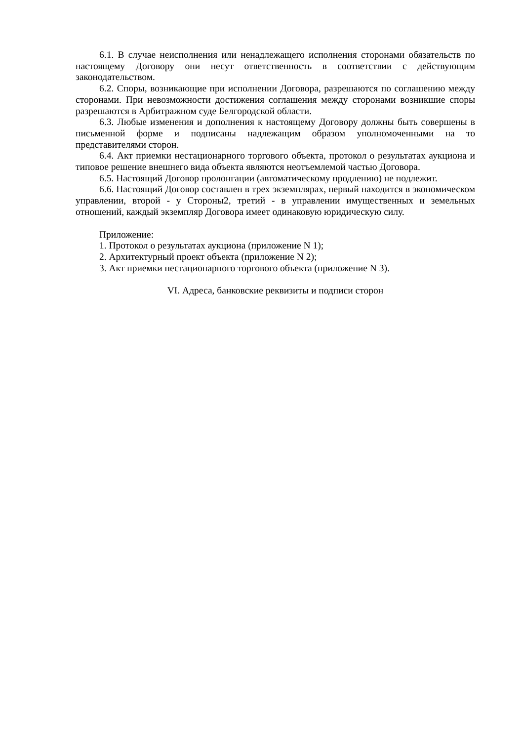6.1. В случае неисполнения или ненадлежащего исполнения сторонами обязательств по настоящему Договору они несут ответственность в соответствии с действующим законодательством.
6.2. Споры, возникающие при исполнении Договора, разрешаются по соглашению между сторонами. При невозможности достижения соглашения между сторонами возникшие споры разрешаются в Арбитражном суде Белгородской области.
6.3. Любые изменения и дополнения к настоящему Договору должны быть совершены в письменной форме и подписаны надлежащим образом уполномоченными на то представителями сторон.
6.4. Акт приемки нестационарного торгового объекта, протокол о результатах аукциона и типовое решение внешнего вида объекта являются неотъемлемой частью Договора.
6.5. Настоящий Договор пролонгации (автоматическому продлению) не подлежит.
6.6. Настоящий Договор составлен в трех экземплярах, первый находится в экономическом управлении, второй - у Стороны2, третий - в управлении имущественных и земельных отношений, каждый экземпляр Договора имеет одинаковую юридическую силу.
Приложение:
1. Протокол о результатах аукциона (приложение N 1);
2. Архитектурный проект объекта (приложение N 2);
3. Акт приемки нестационарного торгового объекта (приложение N 3).
VI. Адреса, банковские реквизиты и подписи сторон